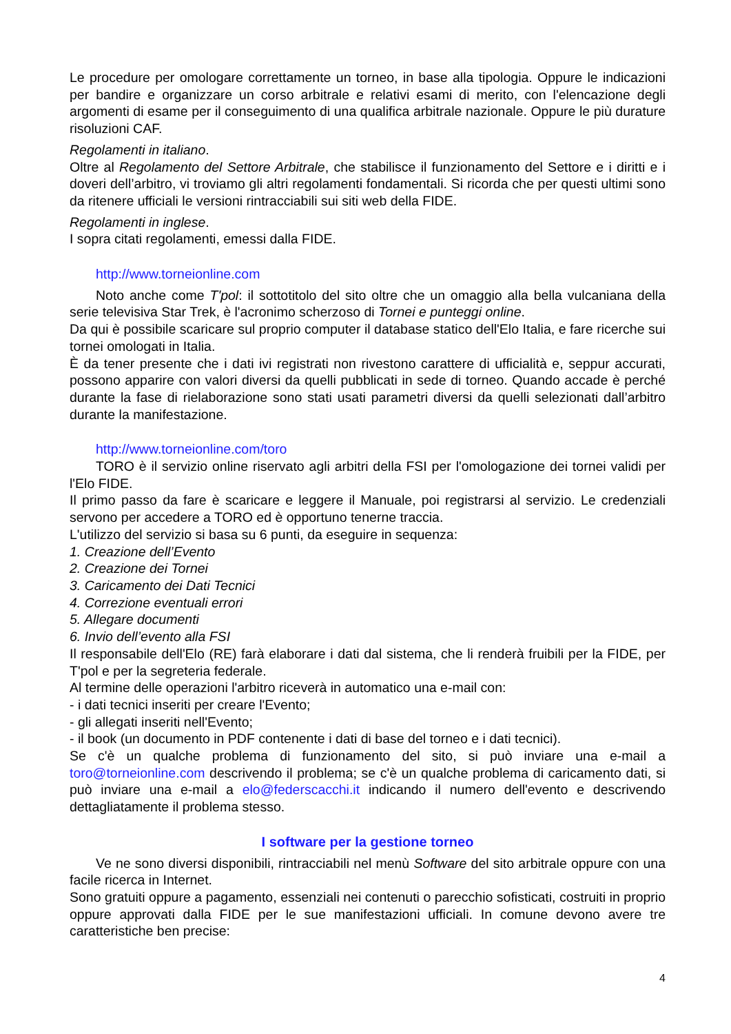Le procedure per omologare correttamente un torneo, in base alla tipologia. Oppure le indicazioni per bandire e organizzare un corso arbitrale e relativi esami di merito, con l'elencazione degli argomenti di esame per il conseguimento di una qualifica arbitrale nazionale. Oppure le più durature risoluzioni CAF.
Regolamenti in italiano.
Oltre al Regolamento del Settore Arbitrale, che stabilisce il funzionamento del Settore e i diritti e i doveri dell’arbitro, vi troviamo gli altri regolamenti fondamentali. Si ricorda che per questi ultimi sono da ritenere ufficiali le versioni rintracciabili sui siti web della FIDE.
Regolamenti in inglese.
I sopra citati regolamenti, emessi dalla FIDE.
http://www.torneionline.com
Noto anche come T'pol: il sottotitolo del sito oltre che un omaggio alla bella vulcaniana della serie televisiva Star Trek, è l'acronimo scherzoso di Tornei e punteggi online.
Da qui è possibile scaricare sul proprio computer il database statico dell'Elo Italia, e fare ricerche sui tornei omologati in Italia.
È da tener presente che i dati ivi registrati non rivestono carattere di ufficialità e, seppur accurati, possono apparire con valori diversi da quelli pubblicati in sede di torneo. Quando accade è perché durante la fase di rielaborazione sono stati usati parametri diversi da quelli selezionati dall’arbitro durante la manifestazione.
http://www.torneionline.com/toro
TORO è il servizio online riservato agli arbitri della FSI per l'omologazione dei tornei validi per l'Elo FIDE.
Il primo passo da fare è scaricare e leggere il Manuale, poi registrarsi al servizio. Le credenziali servono per accedere a TORO ed è opportuno tenerne traccia.
L'utilizzo del servizio si basa su 6 punti, da eseguire in sequenza:
1. Creazione dell’Evento
2. Creazione dei Tornei
3. Caricamento dei Dati Tecnici
4. Correzione eventuali errori
5. Allegare documenti
6. Invio dell’evento alla FSI
Il responsabile dell'Elo (RE) farà elaborare i dati dal sistema, che li renderà fruibili per la FIDE, per T'pol e per la segreteria federale.
Al termine delle operazioni l'arbitro riceverà in automatico una e-mail con:
- i dati tecnici inseriti per creare l'Evento;
- gli allegati inseriti nell'Evento;
- il book (un documento in PDF contenente i dati di base del torneo e i dati tecnici).
Se c'è un qualche problema di funzionamento del sito, si può inviare una e-mail a toro@torneionline.com descrivendo il problema; se c'è un qualche problema di caricamento dati, si può inviare una e-mail a elo@federscacchi.it indicando il numero dell'evento e descrivendo dettagliatamente il problema stesso.
I software per la gestione torneo
Ve ne sono diversi disponibili, rintracciabili nel menù Software del sito arbitrale oppure con una facile ricerca in Internet.
Sono gratuiti oppure a pagamento, essenziali nei contenuti o parecchio sofisticati, costruiti in proprio oppure approvati dalla FIDE per le sue manifestazioni ufficiali. In comune devono avere tre caratteristiche ben precise:
4